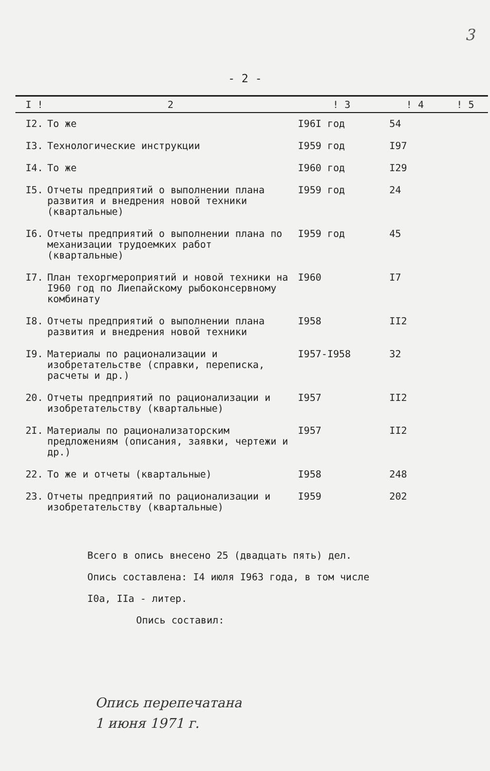3
- 2 -
| I ! | 2 | ! 3 | ! 4 | ! 5 |
| --- | --- | --- | --- | --- |
| I2. | То же | I96I год | 54 | |
| I3. | Технологические инструкции | I959 год | I97 | |
| I4. | То же | I960 год | I29 | |
| I5. | Отчеты предприятий о выполнении плана развития и внедрения новой техники (квартальные) | I959 год | 24 | |
| I6. | Отчеты предприятий о выполнении плана по механизации трудоемких работ (квартальные) | I959 год | 45 | |
| I7. | План техоргмероприятий и новой техники на I960 год по Лиепайскому рыбоконсервному комбинату | I960 | I7 | |
| I8. | Отчеты предприятий о выполнении плана развития и внедрения новой техники | I958 | II2 | |
| I9. | Материалы по рационализации и изобретательстве (справки, переписка, расчеты и др.) | I957-I958 | 32 | |
| 20. | Отчеты предприятий по рационализации и изобретательству (квартальные) | I957 | II2 | |
| 2I. | Материалы по рационализаторским предложениям (описания, заявки, чертежи и др.) | I957 | II2 | |
| 22. | То же и отчеты (квартальные) | I958 | 248 | |
| 23. | Отчеты предприятий по рационализации и изобретательству (квартальные) | I959 | 202 | |
Всего в опись внесено 25 (двадцать пять) дел.
Опись составлена: I4 июля I963 года, в том числе
I0а, IIа - литер.
Опись составил:
Опись перепечатана
1 июня 1971 г.